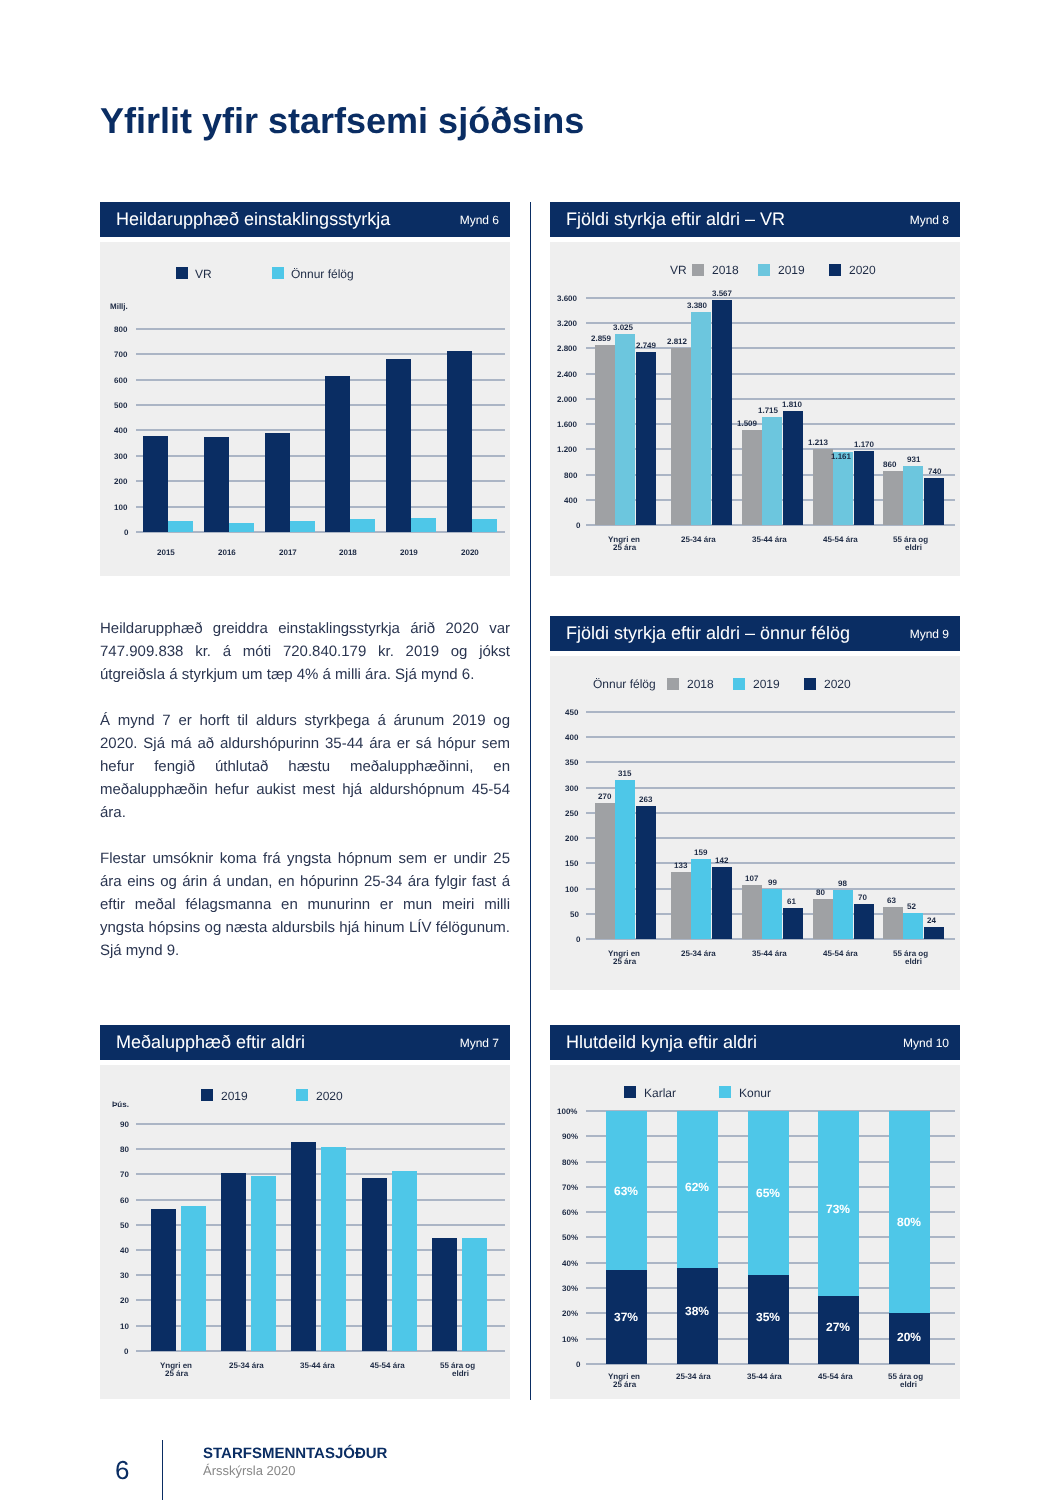Yfirlit yfir starfsemi sjóðsins
Heildarupphæð einstaklingsstyrkja Mynd 6
VR
Önnur félög
Millj.
800
700
600
500
400
300
200
100
0
2015
2016
2017
2018
2019
2020
Heildarupphæð greiddra einstaklingsstyrkja árið 2020 var 747.909.838 kr. á móti 720.840.179 kr. 2019 og jókst útgreiðsla á styrkjum um tæp 4% á milli ára. Sjá mynd 6.
Á mynd 7 er horft til aldurs styrkþega á árunum 2019 og 2020. Sjá má að aldurshópurinn 35-44 ára er sá hópur sem hefur fengið úthlutað hæstu meðalupphæðinni, en meðalupphæðin hefur aukist mest hjá aldurshópnum 45-54 ára.
Flestar umsóknir koma frá yngsta hópnum sem er undir 25 ára eins og árin á undan, en hópurinn 25-34 ára fylgir fast á eftir meðal félagsmanna en munurinn er mun meiri milli yngsta hópsins og næsta aldursbils hjá hinum LÍV félögunum. Sjá mynd 9.
Meðalupphæð eftir aldri Mynd 7
2019
2020
Þús.
90
80
70
60
50
40
30
20
10
0
Yngri en
25 ára
25-34 ára
35-44 ára
45-54 ára
55 ára og
eldri
Fjöldi styrkja eftir aldri – VR Mynd 8
VR
2018
2019
2020
3.600
3.200
2.800
2.400
2.000
1.600
1.200
800
400
0
2.859
3.025
2.749
2.812
3.380
3.567
1.509
1.715
1.810
1.213
1.161
1.170
860
931
740
Yngri en
25 ára
25-34 ára
35-44 ára
45-54 ára
55 ára og
eldri
Fjöldi styrkja eftir aldri – önnur félög Mynd 9
Önnur félög
2018
2019
2020
450
400
350
300
250
200
150
100
50
0
270
315
263
133
159
142
107
99
61
80
98
70
63
52
24
Yngri en
25 ára
25-34 ára
35-44 ára
45-54 ára
55 ára og
eldri
Hlutdeild kynja eftir aldri Mynd 10
Karlar
Konur
100%
90%
80%
70%
60%
50%
40%
30%
20%
10%
0
63%
62%
65%
73%
80%
37%
38%
35%
27%
20%
Yngri en
25 ára
25-34 ára
35-44 ára
45-54 ára
55 ára og
eldri
6
STARFSMENNTASJÓÐUR
Ársskýrsla 2020